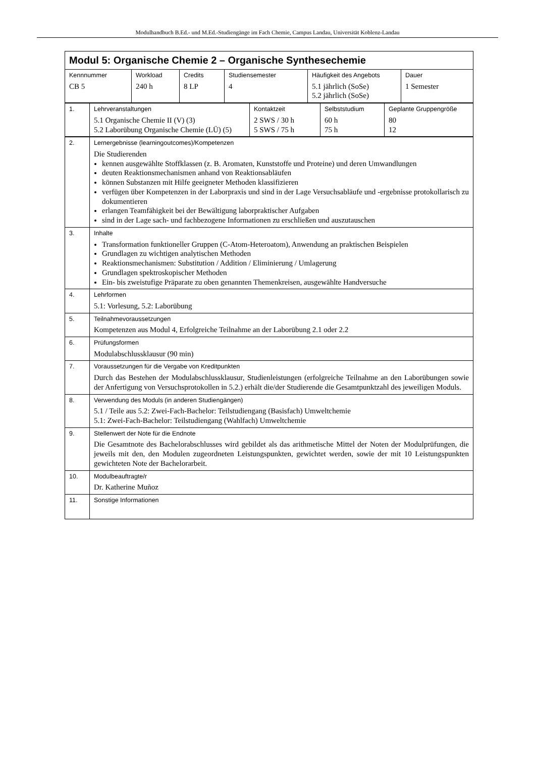Modulhandbuch B.Ed.- und M.Ed.-Studiengänge im Fach Chemie, Campus Landau, Universität Koblenz-Landau
Modul 5: Organische Chemie 2 – Organische Synthesechemie
| Kennnummer CB 5 | Workload 240 h | Credits 8 LP | Studiensemester 4 | Häufigkeit des Angebots 5.1 jährlich (SoSe) 5.2 jährlich (SoSe) | Dauer 1 Semester |
| 1. | Lehrveranstaltungen 5.1 Organische Chemie II (V) (3) 5.2 Laborübung Organische Chemie (LÜ) (5) | Kontaktzeit 2 SWS / 30 h 5 SWS / 75 h | Selbststudium 60 h 75 h | Geplante Gruppengröße 80 12 |
| 2. | Lernergebnisse (learningoutcomes)/Kompetenzen Die Studierenden kennen ausgewählte Stoffklassen (z. B. Aromaten, Kunststoffe und Proteine) und deren Umwandlungen deuten Reaktionsmechanismen anhand von Reaktionsabläufen können Substanzen mit Hilfe geeigneter Methoden klassifizieren verfügen über Kompetenzen in der Laborpraxis und sind in der Lage Versuchsabläufe und -ergebnisse protokollarisch zu dokumentieren erlangen Teamfähigkeit bei der Bewältigung laborpraktischer Aufgaben sind in der Lage sach- und fachbezogene Informationen zu erschließen und auszutauschen |
| 3. | Inhalte Transformation funktioneller Gruppen (C-Atom-Heteroatom), Anwendung an praktischen Beispielen Grundlagen zu wichtigen analytischen Methoden Reaktionsmechanismen: Substitution / Addition / Eliminierung / Umlagerung Grundlagen spektroskopischer Methoden Ein- bis zweistufige Präparate zu oben genannten Themenkreisen, ausgewählte Handversuche |
| 4. | Lehrformen 5.1: Vorlesung, 5.2: Laborübung |
| 5. | Teilnahmevoraussetzungen Kompetenzen aus Modul 4, Erfolgreiche Teilnahme an der Laborübung 2.1 oder 2.2 |
| 6. | Prüfungsformen Modulabschlussklausur (90 min) |
| 7. | Voraussetzungen für die Vergabe von Kreditpunkten Durch das Bestehen der Modulabschlussklausur, Studienleistungen (erfolgreiche Teilnahme an den Laborübungen sowie der Anfertigung von Versuchsprotokollen in 5.2.) erhält die/der Studierende die Gesamtpunktzahl des jeweiligen Moduls. |
| 8. | Verwendung des Moduls (in anderen Studiengängen) 5.1 / Teile aus 5.2: Zwei-Fach-Bachelor: Teilstudiengang (Basisfach) Umweltchemie 5.1: Zwei-Fach-Bachelor: Teilstudiengang (Wahlfach) Umweltchemie |
| 9. | Stellenwert der Note für die Endnote Die Gesamtnote des Bachelorabschlusses wird gebildet als das arithmetische Mittel der Noten der Modulprüfungen, die jeweils mit den, den Modulen zugeordneten Leistungspunkten, gewichtet werden, sowie der mit 10 Leistungspunkten gewichteten Note der Bachelorarbeit. |
| 10. | Modulbeauftragte/r Dr. Katherine Muñoz |
| 11. | Sonstige Informationen |